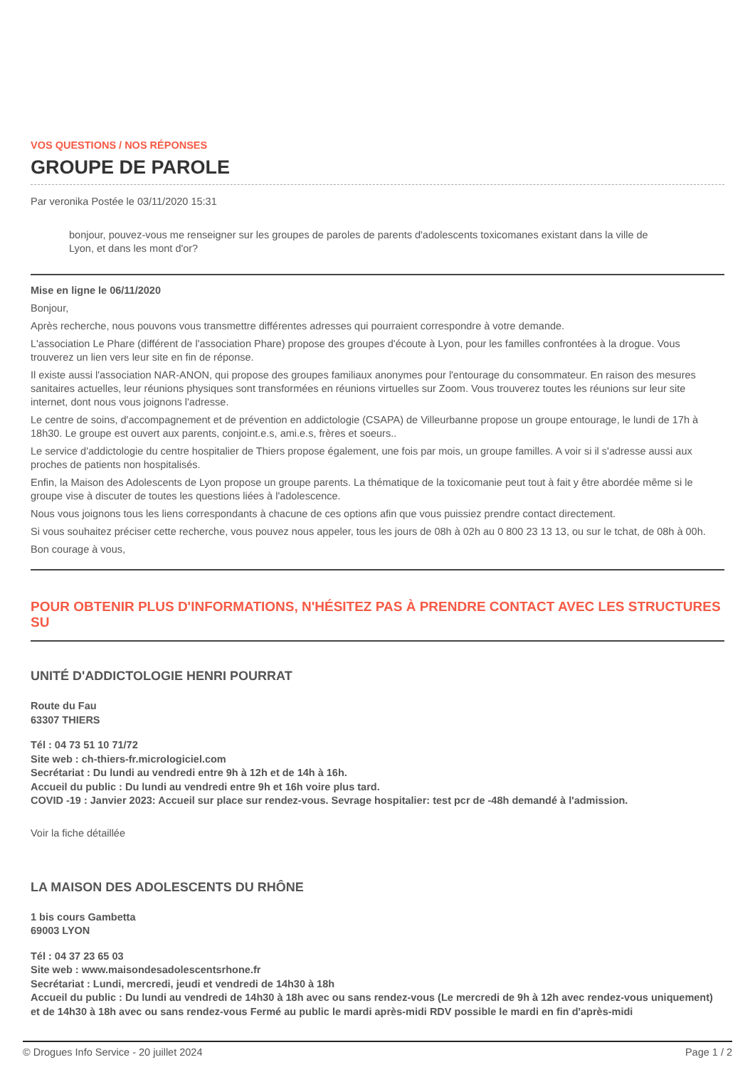VOS QUESTIONS / NOS RÉPONSES
GROUPE DE PAROLE
Par veronika Postée le 03/11/2020 15:31
bonjour, pouvez-vous me renseigner sur les groupes de paroles de parents d'adolescents toxicomanes existant dans la ville de Lyon, et dans les mont d'or?
Mise en ligne le 06/11/2020
Bonjour,
Après recherche, nous pouvons vous transmettre différentes adresses qui pourraient correspondre à votre demande.
L'association Le Phare (différent de l'association Phare) propose des groupes d'écoute à Lyon, pour les familles confrontées à la drogue. Vous trouverez un lien vers leur site en fin de réponse.
Il existe aussi l'association NAR-ANON, qui propose des groupes familiaux anonymes pour l'entourage du consommateur. En raison des mesures sanitaires actuelles, leur réunions physiques sont transformées en réunions virtuelles sur Zoom. Vous trouverez toutes les réunions sur leur site internet, dont nous vous joignons l'adresse.
Le centre de soins, d'accompagnement et de prévention en addictologie (CSAPA) de Villeurbanne propose un groupe entourage, le lundi de 17h à 18h30. Le groupe est ouvert aux parents, conjoint.e.s, ami.e.s, frères et soeurs..
Le service d'addictologie du centre hospitalier de Thiers propose également, une fois par mois, un groupe familles. A voir si il s'adresse aussi aux proches de patients non hospitalisés.
Enfin, la Maison des Adolescents de Lyon propose un groupe parents. La thématique de la toxicomanie peut tout à fait y être abordée même si le groupe vise à discuter de toutes les questions liées à l'adolescence.
Nous vous joignons tous les liens correspondants à chacune de ces options afin que vous puissiez prendre contact directement.
Si vous souhaitez préciser cette recherche, vous pouvez nous appeler, tous les jours de 08h à 02h au 0 800 23 13 13, ou sur le tchat, de 08h à 00h.
Bon courage à vous,
POUR OBTENIR PLUS D'INFORMATIONS, N'HÉSITEZ PAS À PRENDRE CONTACT AVEC LES STRUCTURES SU
UNITÉ D'ADDICTOLOGIE HENRI POURRAT
Route du Fau
63307 THIERS
Tél : 04 73 51 10 71/72
Site web : ch-thiers-fr.micrologiciel.com
Secrétariat : Du lundi au vendredi entre 9h à 12h et de 14h à 16h.
Accueil du public : Du lundi au vendredi entre 9h et 16h voire plus tard.
COVID -19 : Janvier 2023: Accueil sur place sur rendez-vous. Sevrage hospitalier: test pcr de -48h demandé à l'admission.
Voir la fiche détaillée
LA MAISON DES ADOLESCENTS DU RHÔNE
1 bis cours Gambetta
69003 LYON
Tél : 04 37 23 65 03
Site web : www.maisondesadolescentsrhone.fr
Secrétariat : Lundi, mercredi, jeudi et vendredi de 14h30 à 18h
Accueil du public : Du lundi au vendredi de 14h30 à 18h avec ou sans rendez-vous (Le mercredi de 9h à 12h avec rendez-vous uniquement) et de 14h30 à 18h avec ou sans rendez-vous Fermé au public le mardi après-midi RDV possible le mardi en fin d'après-midi
© Drogues Info Service - 20 juillet 2024 Page 1 / 2